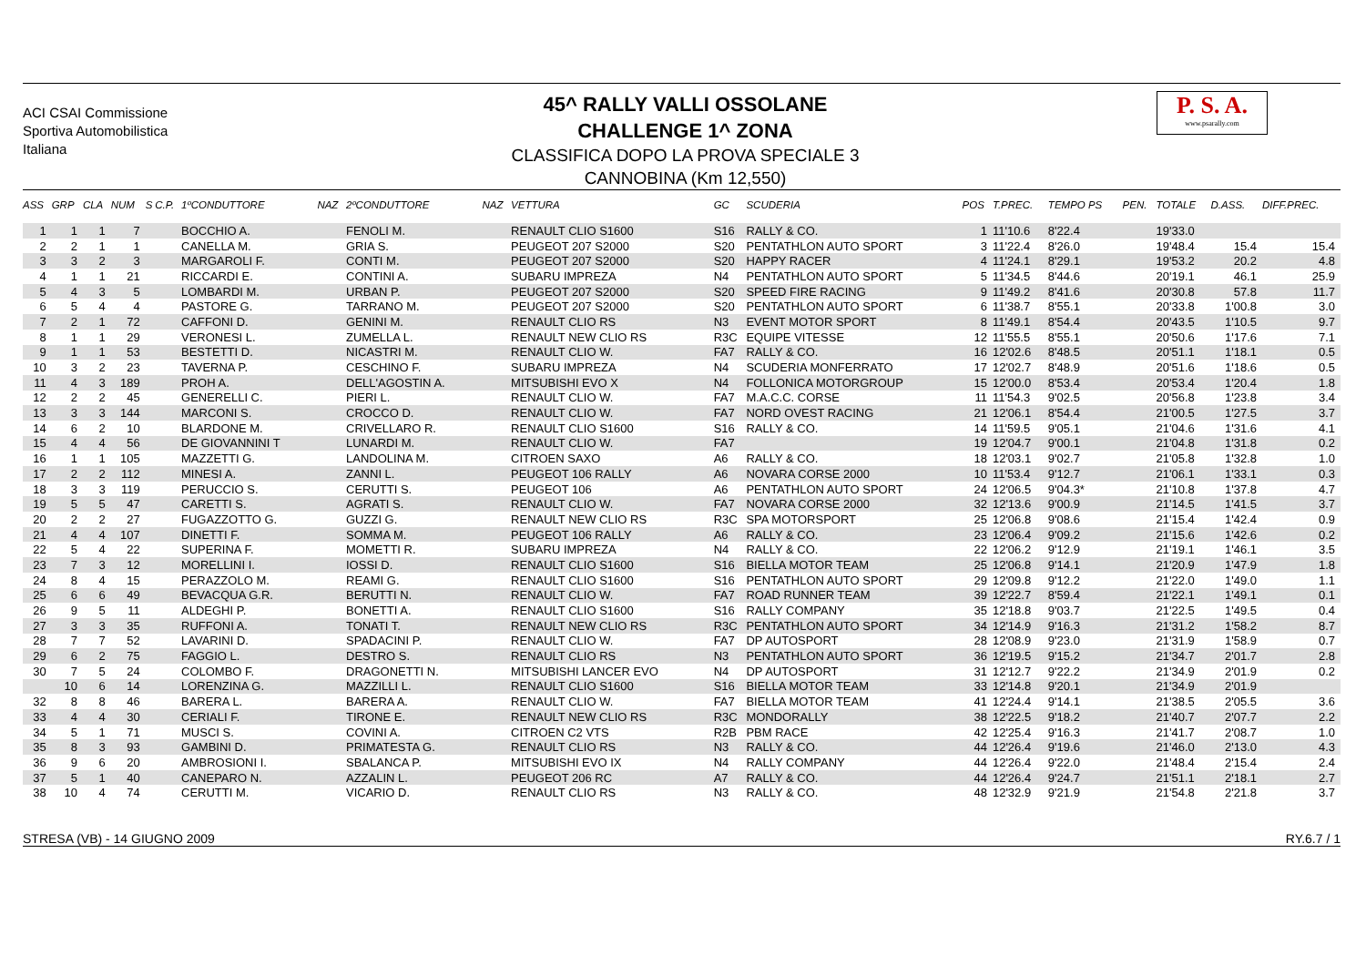ACI CSAI Commissione Sportiva Automobilistica Italiana
45^ RALLY VALLI OSSOLANE
CHALLENGE 1^ ZONA
CLASSIFICA DOPO LA PROVA SPECIALE 3
CANNOBINA (Km 12,550)
P. S. A.
www.psarally.com
| ASS | GRP | CLA | NUM | S | C.P. | 1ºCONDUTTORE | NAZ | 2ºCONDUTTORE | NAZ | VETTURA | GC | SCUDERIA | POS | T.PREC. | TEMPO PS | PEN. | TOTALE | D.ASS. | DIFF.PREC. |
| --- | --- | --- | --- | --- | --- | --- | --- | --- | --- | --- | --- | --- | --- | --- | --- | --- | --- | --- | --- |
| 1 | 1 | 1 | 7 | | | BOCCHIO A. | | FENOLI M. | | RENAULT CLIO S1600 | S16 | RALLY & CO. | 1 | 11'10.6 | 8'22.4 | | 19'33.0 | | |
| 2 | 2 | 1 | 1 | | | CANELLA M. | | GRIA S. | | PEUGEOT 207 S2000 | S20 | PENTATHLON AUTO SPORT | 3 | 11'22.4 | 8'26.0 | | 19'48.4 | 15.4 | 15.4 |
| 3 | 3 | 2 | 3 | | | MARGAROLI F. | | CONTI M. | | PEUGEOT 207 S2000 | S20 | HAPPY RACER | 4 | 11'24.1 | 8'29.1 | | 19'53.2 | 20.2 | 4.8 |
| 4 | 1 | 1 | 21 | | | RICCARDI E. | | CONTINI A. | | SUBARU IMPREZA | N4 | PENTATHLON AUTO SPORT | 5 | 11'34.5 | 8'44.6 | | 20'19.1 | 46.1 | 25.9 |
| 5 | 4 | 3 | 5 | | | LOMBARDI M. | | URBAN P. | | PEUGEOT 207 S2000 | S20 | SPEED FIRE RACING | 9 | 11'49.2 | 8'41.6 | | 20'30.8 | 57.8 | 11.7 |
| 6 | 5 | 4 | 4 | | | PASTORE G. | | TARRANO M. | | PEUGEOT 207 S2000 | S20 | PENTATHLON AUTO SPORT | 6 | 11'38.7 | 8'55.1 | | 20'33.8 | 1'00.8 | 3.0 |
| 7 | 2 | 1 | 72 | | | CAFFONI D. | | GENINI M. | | RENAULT CLIO RS | N3 | EVENT MOTOR SPORT | 8 | 11'49.1 | 8'54.4 | | 20'43.5 | 1'10.5 | 9.7 |
| 8 | 1 | 1 | 29 | | | VERONESI L. | | ZUMELLA L. | | RENAULT NEW CLIO RS | R3C | EQUIPE VITESSE | 12 | 11'55.5 | 8'55.1 | | 20'50.6 | 1'17.6 | 7.1 |
| 9 | 1 | 1 | 53 | | | BESTETTI D. | | NICASTRI M. | | RENAULT CLIO W. | FA7 | RALLY & CO. | 16 | 12'02.6 | 8'48.5 | | 20'51.1 | 1'18.1 | 0.5 |
| 10 | 3 | 2 | 23 | | | TAVERNA P. | | CESCHINO F. | | SUBARU IMPREZA | N4 | SCUDERIA MONFERRATO | 17 | 12'02.7 | 8'48.9 | | 20'51.6 | 1'18.6 | 0.5 |
| 11 | 4 | 3 | 189 | | | PROH A. | | DELL'AGOSTIN A. | | MITSUBISHI EVO X | N4 | FOLLONICA MOTORGROUP | 15 | 12'00.0 | 8'53.4 | | 20'53.4 | 1'20.4 | 1.8 |
| 12 | 2 | 2 | 45 | | | GENERELLI C. | | PIERI L. | | RENAULT CLIO W. | FA7 | M.A.C.C. CORSE | 11 | 11'54.3 | 9'02.5 | | 20'56.8 | 1'23.8 | 3.4 |
| 13 | 3 | 3 | 144 | | | MARCONI S. | | CROCCO D. | | RENAULT CLIO W. | FA7 | NORD OVEST RACING | 21 | 12'06.1 | 8'54.4 | | 21'00.5 | 1'27.5 | 3.7 |
| 14 | 6 | 2 | 10 | | | BLARDONE M. | | CRIVELLARO R. | | RENAULT CLIO S1600 | S16 | RALLY & CO. | 14 | 11'59.5 | 9'05.1 | | 21'04.6 | 1'31.6 | 4.1 |
| 15 | 4 | 4 | 56 | | | DE GIOVANNINI T | | LUNARDI M. | | RENAULT CLIO W. | FA7 | | 19 | 12'04.7 | 9'00.1 | | 21'04.8 | 1'31.8 | 0.2 |
| 16 | 1 | 1 | 105 | | | MAZZETTI G. | | LANDOLINA M. | | CITROEN SAXO | A6 | RALLY & CO. | 18 | 12'03.1 | 9'02.7 | | 21'05.8 | 1'32.8 | 1.0 |
| 17 | 2 | 2 | 112 | | | MINESI A. | | ZANNI L. | | PEUGEOT 106 RALLY | A6 | NOVARA CORSE 2000 | 10 | 11'53.4 | 9'12.7 | | 21'06.1 | 1'33.1 | 0.3 |
| 18 | 3 | 3 | 119 | | | PERUCCIO S. | | CERUTTI S. | | PEUGEOT 106 | A6 | PENTATHLON AUTO SPORT | 24 | 12'06.5 | 9'04.3* | | 21'10.8 | 1'37.8 | 4.7 |
| 19 | 5 | 5 | 47 | | | CARETTI S. | | AGRATI S. | | RENAULT CLIO W. | FA7 | NOVARA CORSE 2000 | 32 | 12'13.6 | 9'00.9 | | 21'14.5 | 1'41.5 | 3.7 |
| 20 | 2 | 2 | 27 | | | FUGAZZOTTO G. | | GUZZI G. | | RENAULT NEW CLIO RS | R3C | SPA MOTORSPORT | 25 | 12'06.8 | 9'08.6 | | 21'15.4 | 1'42.4 | 0.9 |
| 21 | 4 | 4 | 107 | | | DINETTI F. | | SOMMA M. | | PEUGEOT 106 RALLY | A6 | RALLY & CO. | 23 | 12'06.4 | 9'09.2 | | 21'15.6 | 1'42.6 | 0.2 |
| 22 | 5 | 4 | 22 | | | SUPERINA F. | | MOMETTI R. | | SUBARU IMPREZA | N4 | RALLY & CO. | 22 | 12'06.2 | 9'12.9 | | 21'19.1 | 1'46.1 | 3.5 |
| 23 | 7 | 3 | 12 | | | MORELLINI I. | | IOSSI D. | | RENAULT CLIO S1600 | S16 | BIELLA MOTOR TEAM | 25 | 12'06.8 | 9'14.1 | | 21'20.9 | 1'47.9 | 1.8 |
| 24 | 8 | 4 | 15 | | | PERAZZOLO M. | | REAMI G. | | RENAULT CLIO S1600 | S16 | PENTATHLON AUTO SPORT | 29 | 12'09.8 | 9'12.2 | | 21'22.0 | 1'49.0 | 1.1 |
| 25 | 6 | 6 | 49 | | | BEVACQUA G.R. | | BERUTTI N. | | RENAULT CLIO W. | FA7 | ROAD RUNNER TEAM | 39 | 12'22.7 | 8'59.4 | | 21'22.1 | 1'49.1 | 0.1 |
| 26 | 9 | 5 | 11 | | | ALDEGHI P. | | BONETTI A. | | RENAULT CLIO S1600 | S16 | RALLY COMPANY | 35 | 12'18.8 | 9'03.7 | | 21'22.5 | 1'49.5 | 0.4 |
| 27 | 3 | 3 | 35 | | | RUFFONI A. | | TONATI T. | | RENAULT NEW CLIO RS | R3C | PENTATHLON AUTO SPORT | 34 | 12'14.9 | 9'16.3 | | 21'31.2 | 1'58.2 | 8.7 |
| 28 | 7 | 7 | 52 | | | LAVARINI D. | | SPADACINI P. | | RENAULT CLIO W. | FA7 | DP AUTOSPORT | 28 | 12'08.9 | 9'23.0 | | 21'31.9 | 1'58.9 | 0.7 |
| 29 | 6 | 2 | 75 | | | FAGGIO L. | | DESTRO S. | | RENAULT CLIO RS | N3 | PENTATHLON AUTO SPORT | 36 | 12'19.5 | 9'15.2 | | 21'34.7 | 2'01.7 | 2.8 |
| 30 | 7 | 5 | 24 | | | COLOMBO F. | | DRAGONETTI N. | | MITSUBISHI LANCER EVO | N4 | DP AUTOSPORT | 31 | 12'12.7 | 9'22.2 | | 21'34.9 | 2'01.9 | 0.2 |
| | 10 | 6 | 14 | | | LORENZINA G. | | MAZZILLI L. | | RENAULT CLIO S1600 | S16 | BIELLA MOTOR TEAM | 33 | 12'14.8 | 9'20.1 | | 21'34.9 | 2'01.9 | |
| 32 | 8 | 8 | 46 | | | BARERA L. | | BARERA A. | | RENAULT CLIO W. | FA7 | BIELLA MOTOR TEAM | 41 | 12'24.4 | 9'14.1 | | 21'38.5 | 2'05.5 | 3.6 |
| 33 | 4 | 4 | 30 | | | CERIALI F. | | TIRONE E. | | RENAULT NEW CLIO RS | R3C | MONDORALLY | 38 | 12'22.5 | 9'18.2 | | 21'40.7 | 2'07.7 | 2.2 |
| 34 | 5 | 1 | 71 | | | MUSCI S. | | COVINI A. | | CITROEN C2 VTS | R2B | PBM RACE | 42 | 12'25.4 | 9'16.3 | | 21'41.7 | 2'08.7 | 1.0 |
| 35 | 8 | 3 | 93 | | | GAMBINI D. | | PRIMATESTA G. | | RENAULT CLIO RS | N3 | RALLY & CO. | 44 | 12'26.4 | 9'19.6 | | 21'46.0 | 2'13.0 | 4.3 |
| 36 | 9 | 6 | 20 | | | AMBROSIONI I. | | SBALANCA P. | | MITSUBISHI EVO IX | N4 | RALLY COMPANY | 44 | 12'26.4 | 9'22.0 | | 21'48.4 | 2'15.4 | 2.4 |
| 37 | 5 | 1 | 40 | | | CANEPARO N. | | AZZALIN L. | | PEUGEOT 206 RC | A7 | RALLY & CO. | 44 | 12'26.4 | 9'24.7 | | 21'51.1 | 2'18.1 | 2.7 |
| 38 | 10 | 4 | 74 | | | CERUTTI M. | | VICARIO D. | | RENAULT CLIO RS | N3 | RALLY & CO. | 48 | 12'32.9 | 9'21.9 | | 21'54.8 | 2'21.8 | 3.7 |
STRESA (VB) - 14 GIUGNO 2009 RY.6.7 / 1